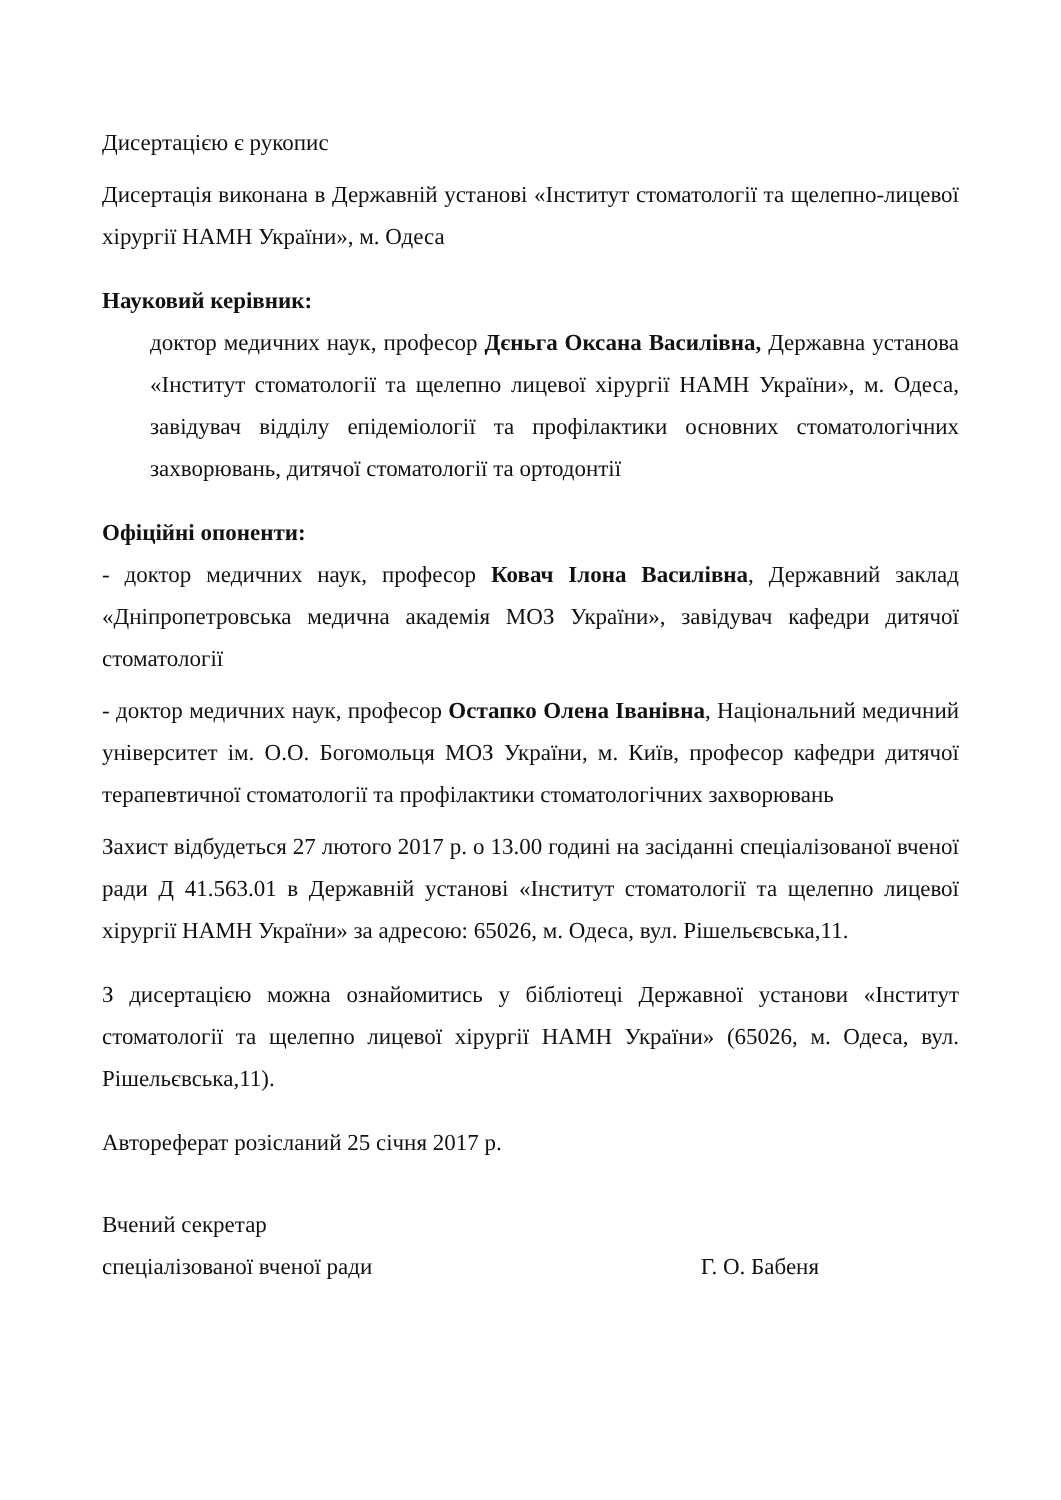Дисертацією є рукопис
Дисертація виконана в Державній установі «Інститут стоматології та щелепно-лицевої хірургії НАМН України», м. Одеса
Науковий керівник:
доктор медичних наук, професор Дєньга Оксана Василівна, Державна установа «Інститут стоматології та щелепно лицевої хірургії НАМН України», м. Одеса, завідувач відділу епідеміології та профілактики основних стоматологічних захворювань, дитячої стоматології та ортодонтії
Офіційні опоненти:
- доктор медичних наук, професор Ковач Ілона Василівна, Державний заклад «Дніпропетровська медична академія МОЗ України», завідувач кафедри дитячої стоматології
- доктор медичних наук, професор Остапко Олена Іванівна, Національний медичний університет ім. О.О. Богомольця МОЗ України, м. Київ, професор кафедри дитячої терапевтичної стоматології та профілактики стоматологічних захворювань
Захист відбудеться 27 лютого 2017 р. о 13.00 годині на засіданні спеціалізованої вченої ради Д 41.563.01 в Державній установі «Інститут стоматології та щелепно лицевої хірургії НАМН України» за адресою: 65026, м. Одеса, вул. Рішельєвська,11.
З дисертацією можна ознайомитись у бібліотеці Державної установи «Інститут стоматології та щелепно лицевої хірургії НАМН України» (65026, м. Одеса, вул. Рішельєвська,11).
Автореферат розісланий 25 січня 2017 р.
Вчений секретар
спеціалізованої вченої ради Г. О. Бабеня